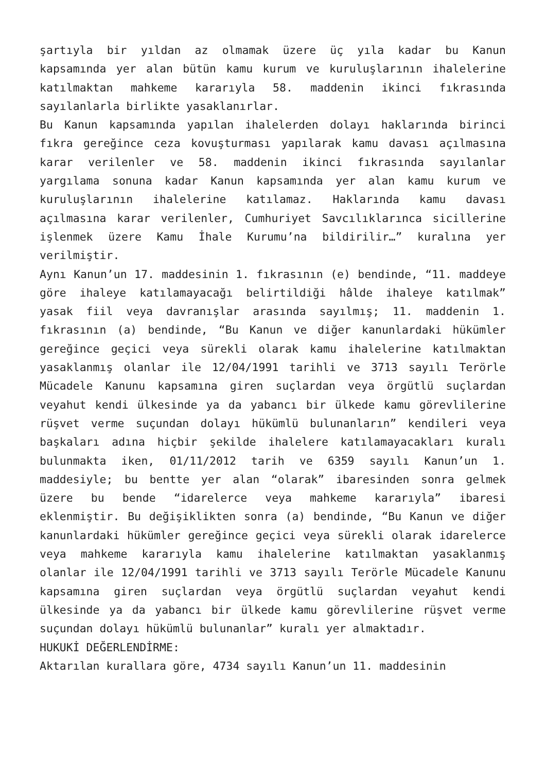şartıyla bir yıldan az olmamak üzere üç yıla kadar bu Kanun kapsamında yer alan bütün kamu kurum ve kuruluşlarının ihalelerine katılmaktan mahkeme kararıyla 58. maddenin ikinci fıkrasında sayılanlarla birlikte yasaklanırlar.
Bu Kanun kapsamında yapılan ihalelerden dolayı haklarında birinci fıkra gereğince ceza kovuşturması yapılarak kamu davası açılmasına karar verilenler ve 58. maddenin ikinci fıkrasında sayılanlar yargılama sonuna kadar Kanun kapsamında yer alan kamu kurum ve kuruluşlarının ihalelerine katılamaz. Haklarında kamu davası açılmasına karar verilenler, Cumhuriyet Savcılıklarınca sicillerine işlenmek üzere Kamu İhale Kurumu’na bildirilir…” kuralına yer verilmiştir.
Aynı Kanun’un 17. maddesinin 1. fıkrasının (e) bendinde, “11. maddeye göre ihaleye katılamayacağı belirtildiği hâlde ihaleye katılmak” yasak fiil veya davranışlar arasında sayılmış; 11. maddenin 1. fıkrasının (a) bendinde, “Bu Kanun ve diğer kanunlardaki hükümler gereğince geçici veya sürekli olarak kamu ihalelerine katılmaktan yasaklanmış olanlar ile 12/04/1991 tarihli ve 3713 sayılı Terörle Mücadele Kanunu kapsamına giren suçlardan veya örgütlü suçlardan veyahut kendi ülkesinde ya da yabancı bir ülkede kamu görevlilerine rüşvet verme suçundan dolayı hükümlü bulunanların” kendileri veya başkaları adına hiçbir şekilde ihalelere katılamayacakları kuralı bulunmakta iken, 01/11/2012 tarih ve 6359 sayılı Kanun’un 1. maddesiyle; bu bentte yer alan “olarak” ibaresinden sonra gelmek üzere bu bende “idarelerce veya mahkeme kararıyla” ibaresi eklenmiştir. Bu değişiklikten sonra (a) bendinde, “Bu Kanun ve diğer kanunlardaki hükümler gereğince geçici veya sürekli olarak idarelerce veya mahkeme kararıyla kamu ihalelerine katılmaktan yasaklanmış olanlar ile 12/04/1991 tarihli ve 3713 sayılı Terörle Mücadele Kanunu kapsamına giren suçlardan veya örgütlü suçlardan veyahut kendi ülkesinde ya da yabancı bir ülkede kamu görevlilerine rüşvet verme suçundan dolayı hükümlü bulunanlar” kuralı yer almaktadır.
HUKUKİ DEĞERLENDİRME:
Aktarılan kurallara göre, 4734 sayılı Kanun’un 11. maddesinin